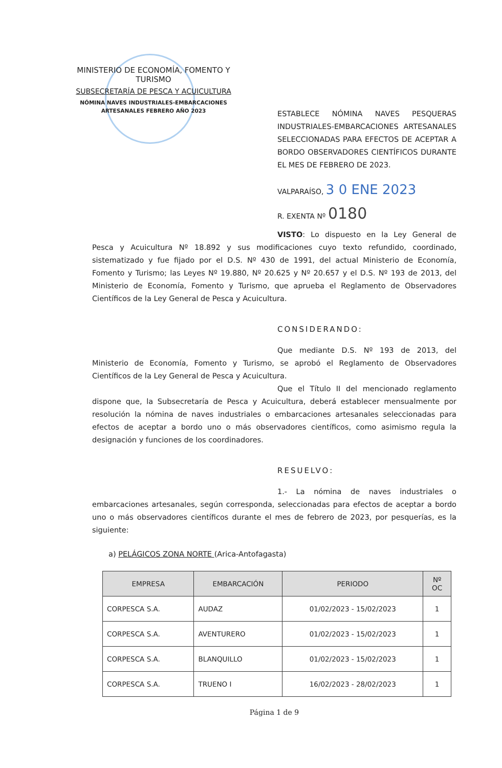MINISTERIO DE ECONOMÍA, FOMENTO Y TURISMO
SUBSECRETARÍA DE PESCA Y ACUICULTURA
NÓMINA NAVES INDUSTRIALES-EMBARCACIONES
ARTESANALES FEBRERO AÑO 2023
ESTABLECE NÓMINA NAVES PESQUERAS INDUSTRIALES-EMBARCACIONES ARTESANALES SELECCIONADAS PARA EFECTOS DE ACEPTAR A BORDO OBSERVADORES CIENTÍFICOS DURANTE EL MES DE FEBRERO DE 2023.
VALPARAÍSO, 3 0 ENE 2023
R. EXENTA Nº 0180
VISTO: Lo dispuesto en la Ley General de Pesca y Acuicultura Nº 18.892 y sus modificaciones cuyo texto refundido, coordinado, sistematizado y fue fijado por el D.S. Nº 430 de 1991, del actual Ministerio de Economía, Fomento y Turismo; las Leyes Nº 19.880, Nº 20.625 y Nº 20.657 y el D.S. Nº 193 de 2013, del Ministerio de Economía, Fomento y Turismo, que aprueba el Reglamento de Observadores Científicos de la Ley General de Pesca y Acuicultura.
CONSIDERANDO:
Que mediante D.S. Nº 193 de 2013, del Ministerio de Economía, Fomento y Turismo, se aprobó el Reglamento de Observadores Científicos de la Ley General de Pesca y Acuicultura.
Que el Título II del mencionado reglamento dispone que, la Subsecretaría de Pesca y Acuicultura, deberá establecer mensualmente por resolución la nómina de naves industriales o embarcaciones artesanales seleccionadas para efectos de aceptar a bordo uno o más observadores científicos, como asimismo regula la designación y funciones de los coordinadores.
RESUELVO:
1.- La nómina de naves industriales o embarcaciones artesanales, según corresponda, seleccionadas para efectos de aceptar a bordo uno o más observadores científicos durante el mes de febrero de 2023, por pesquerías, es la siguiente:
a) PELÁGICOS ZONA NORTE (Arica-Antofagasta)
| EMPRESA | EMBARCACIÓN | PERIODO | Nº OC |
| --- | --- | --- | --- |
| CORPESCA S.A. | AUDAZ | 01/02/2023 - 15/02/2023 | 1 |
| CORPESCA S.A. | AVENTURERO | 01/02/2023 - 15/02/2023 | 1 |
| CORPESCA S.A. | BLANQUILLO | 01/02/2023 - 15/02/2023 | 1 |
| CORPESCA S.A. | TRUENO I | 16/02/2023 - 28/02/2023 | 1 |
Página 1 de 9